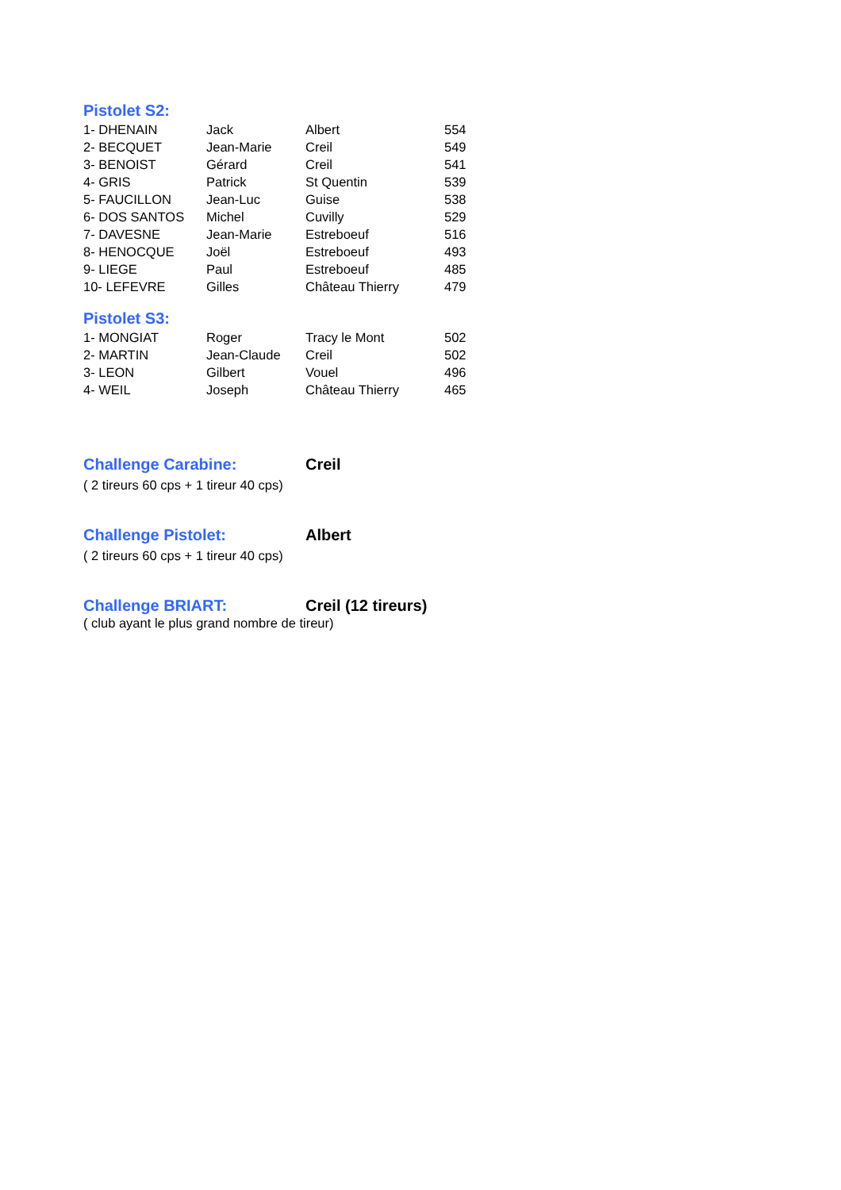Pistolet S2:
| 1- DHENAIN | Jack | Albert | 554 |
| 2- BECQUET | Jean-Marie | Creil | 549 |
| 3- BENOIST | Gérard | Creil | 541 |
| 4- GRIS | Patrick | St Quentin | 539 |
| 5- FAUCILLON | Jean-Luc | Guise | 538 |
| 6- DOS SANTOS | Michel | Cuvilly | 529 |
| 7- DAVESNE | Jean-Marie | Estreboeuf | 516 |
| 8- HENOCQUE | Joël | Estreboeuf | 493 |
| 9- LIEGE | Paul | Estreboeuf | 485 |
| 10- LEFEVRE | Gilles | Château Thierry | 479 |
Pistolet S3:
| 1- MONGIAT | Roger | Tracy le Mont | 502 |
| 2- MARTIN | Jean-Claude | Creil | 502 |
| 3- LEON | Gilbert | Vouel | 496 |
| 4- WEIL | Joseph | Château Thierry | 465 |
Challenge Carabine:
Creil
( 2 tireurs 60 cps + 1 tireur 40 cps)
Challenge Pistolet:
Albert
( 2 tireurs 60 cps + 1 tireur 40 cps)
Challenge BRIART:
Creil (12 tireurs)
( club ayant le plus grand nombre de tireur)